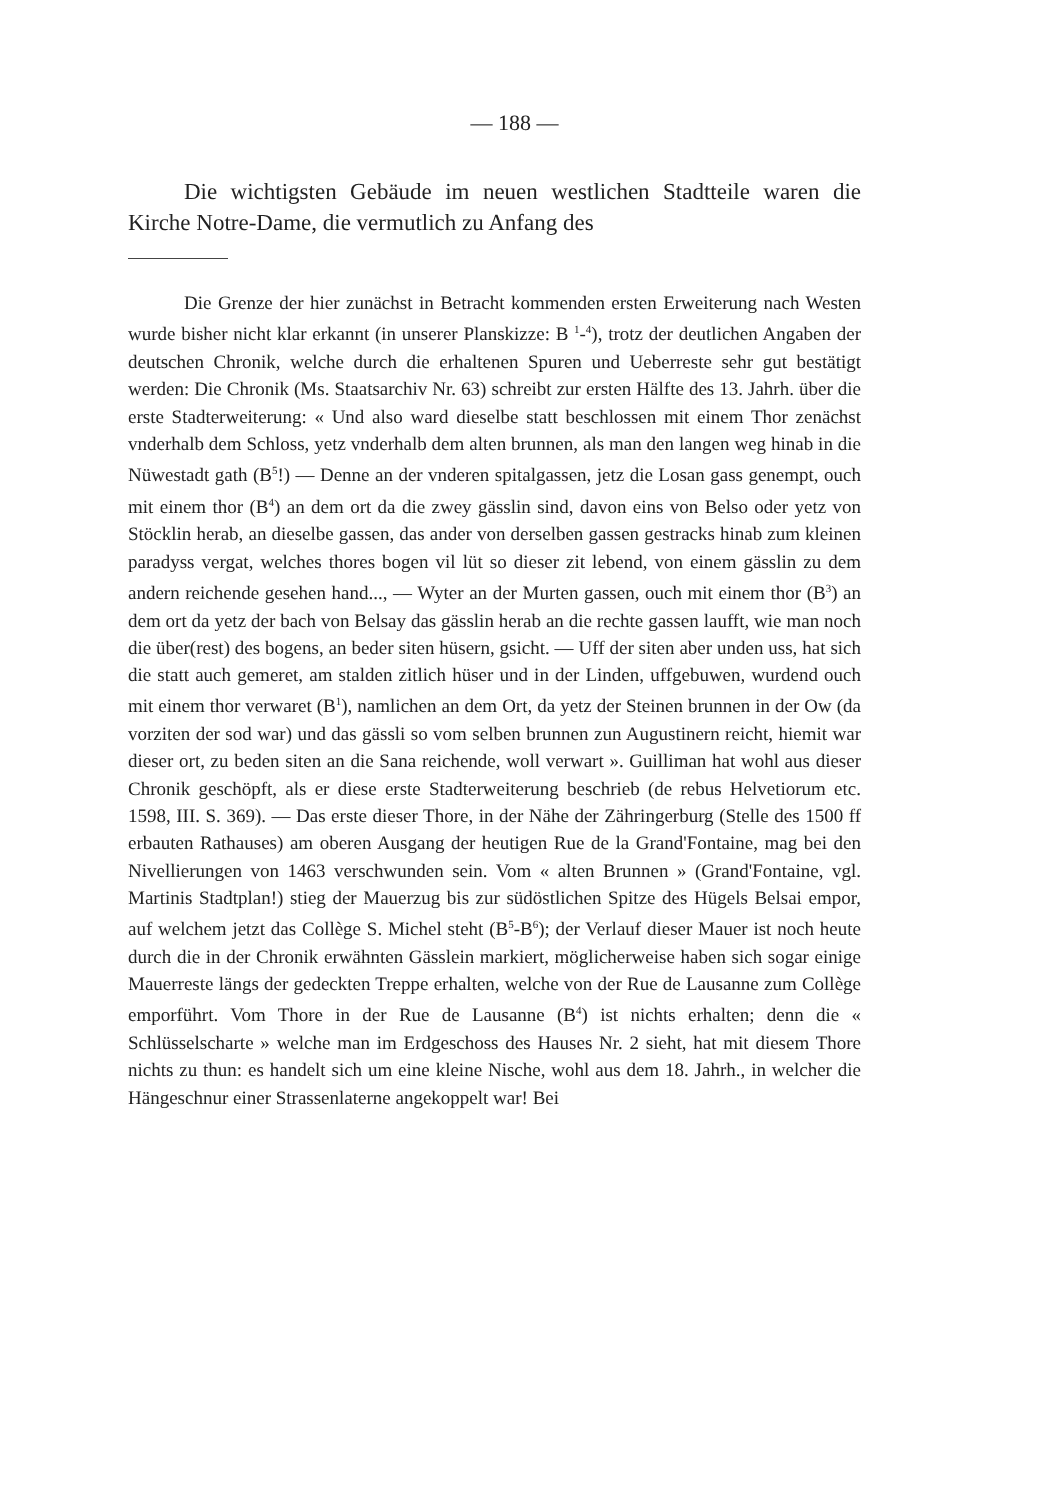— 188 —
Die wichtigsten Gebäude im neuen westlichen Stadtteile waren die Kirche Notre-Dame, die vermutlich zu Anfang des
Die Grenze der hier zunächst in Betracht kommenden ersten Erweiterung nach Westen wurde bisher nicht klar erkannt (in unserer Planskizze: B <sup>1</sup>-<sup>4</sup>), trotz der deutlichen Angaben der deutschen Chronik, welche durch die erhaltenen Spuren und Ueberreste sehr gut bestätigt werden: Die Chronik (Ms. Staatsarchiv Nr. 63) schreibt zur ersten Hälfte des 13. Jahrh. über die erste Stadterweiterung: « Und also ward dieselbe statt beschlossen mit einem Thor zenächst vnderhalb dem Schloss, yetz vnderhalb dem alten brunnen, als man den langen weg hinab in die Nüwestadt gath (B<sup>5</sup>!) — Denne an der vnderen spitalgassen, jetz die Losan gass genempt, ouch mit einem thor (B<sup>4</sup>) an dem ort da die zwey gässlin sind, davon eins von Belso oder yetz von Stöcklin herab, an dieselbe gassen, das ander von derselben gassen gestracks hinab zum kleinen paradyss vergat, welches thores bogen vil lüt so dieser zit lebend, von einem gässlin zu dem andern reichende gesehen hand..., — Wyter an der Murten gassen, ouch mit einem thor (B<sup>3</sup>) an dem ort da yetz der bach von Belsay das gässlin herab an die rechte gassen laufft, wie man noch die über(rest) des bogens, an beder siten hüsern, gsicht. — Uff der siten aber unden uss, hat sich die statt auch gemeret, am stalden zitlich hüser und in der Linden, uffgebuwen, wurdend ouch mit einem thor verwaret (B<sup>1</sup>), namlichen an dem Ort, da yetz der Steinen brunnen in der Ow (da vorziten der sod war) und das gässli so vom selben brunnen zun Augustinern reicht, hiemit war dieser ort, zu beden siten an die Sana reichende, woll verwart ». Guilliman hat wohl aus dieser Chronik geschöpft, als er diese erste Stadterweiterung beschrieb (de rebus Helvetiorum etc. 1598, III. S. 369). — Das erste dieser Thore, in der Nähe der Zähringerburg (Stelle des 1500 ff erbauten Rathauses) am oberen Ausgang der heutigen Rue de la Grand'Fontaine, mag bei den Nivellierungen von 1463 verschwunden sein. Vom « alten Brunnen » (Grand'Fontaine, vgl. Martinis Stadtplan!) stieg der Mauerzug bis zur südöstlichen Spitze des Hügels Belsai empor, auf welchem jetzt das Collège S. Michel steht (B<sup>5</sup>-B<sup>6</sup>); der Verlauf dieser Mauer ist noch heute durch die in der Chronik erwähnten Gässlein markiert, möglicherweise haben sich sogar einige Mauerreste längs der gedeckten Treppe erhalten, welche von der Rue de Lausanne zum Collège emporführt. Vom Thore in der Rue de Lausanne (B<sup>4</sup>) ist nichts erhalten; denn die « Schlüsselscharte » welche man im Erdgeschoss des Hauses Nr. 2 sieht, hat mit diesem Thore nichts zu thun: es handelt sich um eine kleine Nische, wohl aus dem 18. Jahrh., in welcher die Hängeschnur einer Strassenlaterne angekoppelt war! Bei